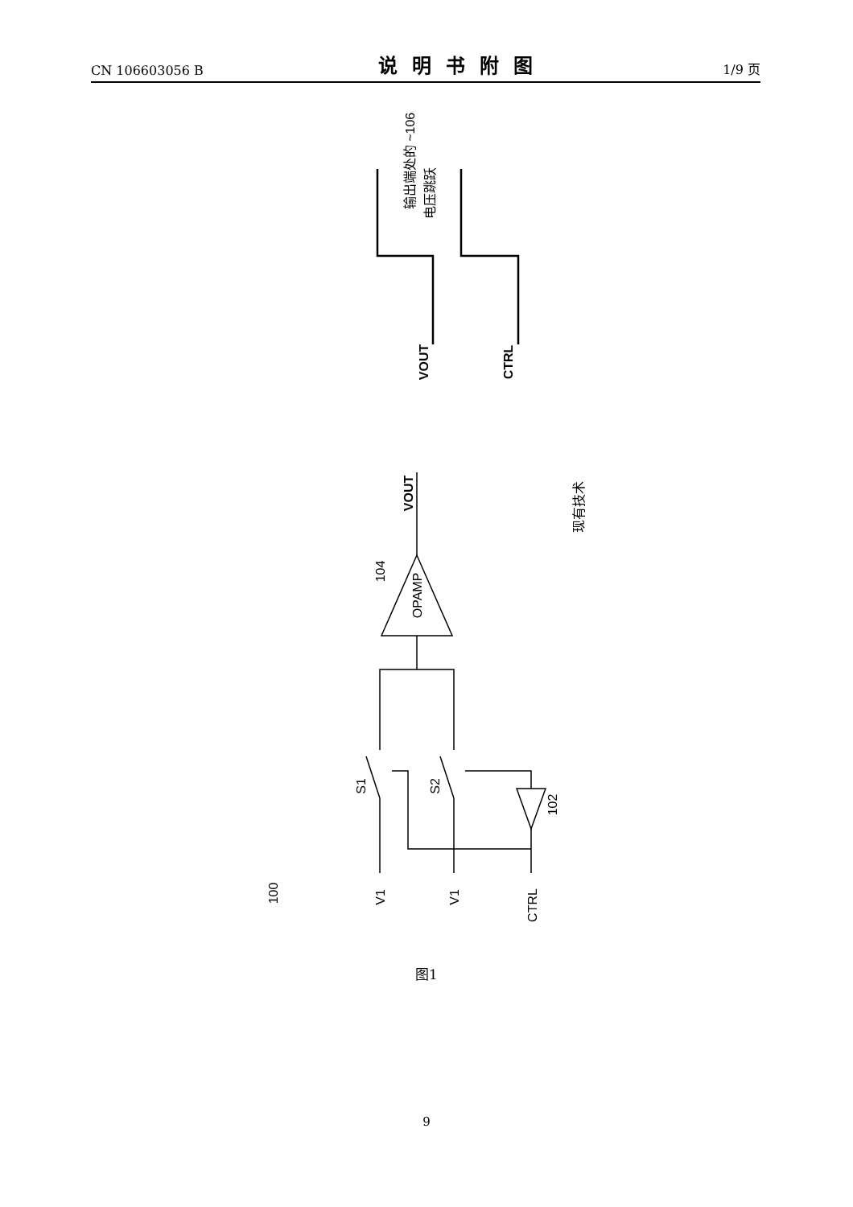CN 106603056 B 说明书附图 1/9 页
VOUT
CTRL
VOUT
OPAMP
104
S1
S2
102
100
V1
V1
CTRL
输出端处的 ~106
电压跳跃
现有技术
图1
9